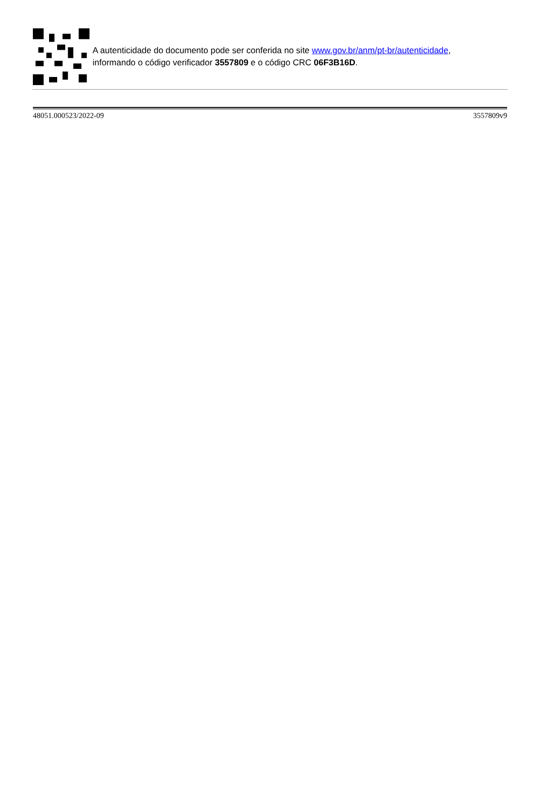A autenticidade do documento pode ser conferida no site www.gov.br/anm/pt-br/autenticidade,
informando o código verificador 3557809 e o código CRC 06F3B16D.
48051.000523/2022-09 3557809v9